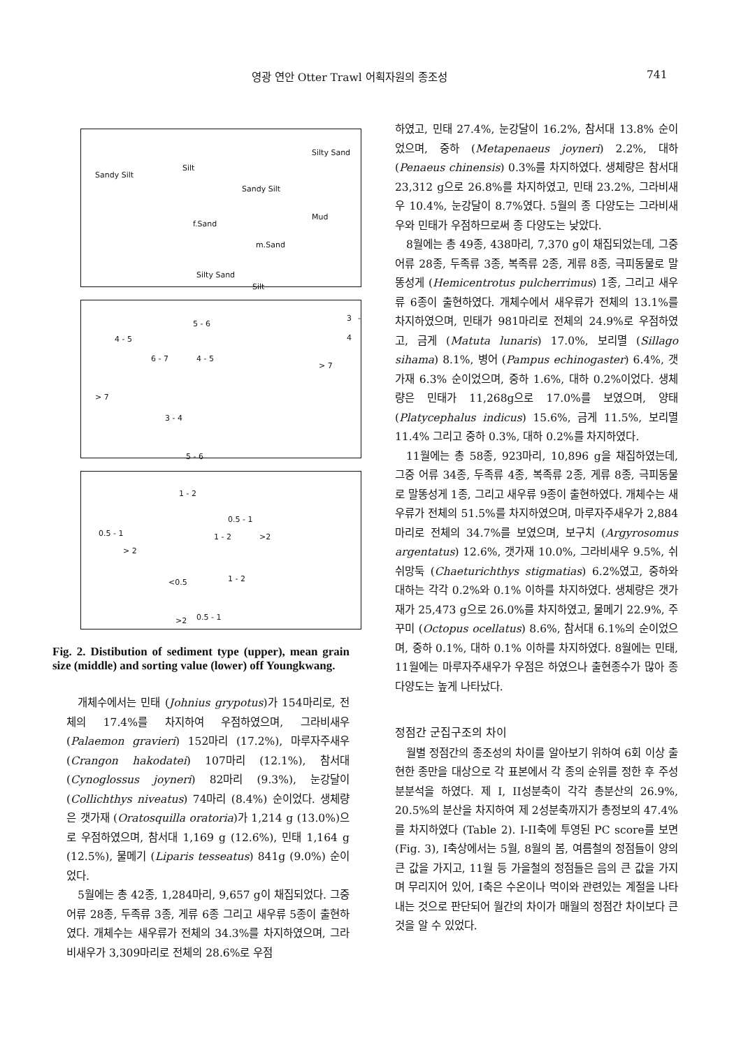영광 연안 Otter Trawl 어획자원의 종조성 741
Sandy Silt
Silt
Silty Sand
Sandy Silt
f.Sand
Mud
m.Sand
Silty Sand
Silt
5 - 6
3 - 4
4 - 5
6 - 7 4 - 5
> 7
> 7
3 - 4
5 - 6
1 - 2
0.5 - 1
0.5 - 1 1 - 2 >2
> 2
<0.5 1 - 2
>2 0.5 - 1
Fig. 2. Distibution of sediment type (upper), mean grain size (middle) and sorting value (lower) off Youngkwang.
개체수에서는 민태 (Johnius grypotus)가 154마리로, 전체의 17.4%를 차지하여 우점하였으며, 그라비새우 (Palaemon gravieri) 152마리 (17.2%), 마루자주새우 (Crangon hakodatei) 107마리 (12.1%), 참서대 (Cynoglossus joyneri) 82마리 (9.3%), 눈강달이 (Collichthys niveatus) 74마리 (8.4%) 순이었다. 생체량은 갯가재 (Oratosquilla oratoria)가 1,214 g (13.0%)으로 우점하였으며, 참서대 1,169 g (12.6%), 민태 1,164 g (12.5%), 물메기 (Liparis tesseatus) 841g (9.0%) 순이었다.
5월에는 총 42종, 1,284마리, 9,657 g이 채집되었다. 그중 어류 28종, 두족류 3종, 게류 6종 그리고 새우류 5종이 출현하였다. 개체수는 새우류가 전체의 34.3%를 차지하였으며, 그라비새우가 3,309마리로 전체의 28.6%로 우점
하였고, 민태 27.4%, 눈강달이 16.2%, 참서대 13.8% 순이었으며, 중하 (Metapenaeus joyneri) 2.2%, 대하 (Penaeus chinensis) 0.3%를 차지하였다. 생체량은 참서대 23,312 g으로 26.8%를 차지하였고, 민태 23.2%, 그라비새우 10.4%, 눈강달이 8.7%였다. 5월의 종 다양도는 그라비새우와 민태가 우점하므로써 종 다양도는 낮았다.
8월에는 총 49종, 438마리, 7,370 g이 채집되었는데, 그중 어류 28종, 두족류 3종, 복족류 2종, 게류 8종, 극피동물로 말똥성게 (Hemicentrotus pulcherrimus) 1종, 그리고 새우류 6종이 출현하였다. 개체수에서 새우류가 전체의 13.1%를 차지하였으며, 민태가 981마리로 전체의 24.9%로 우점하였고, 금게 (Matuta lunaris) 17.0%, 보리멸 (Sillago sihama) 8.1%, 병어 (Pampus echinogaster) 6.4%, 갯가재 6.3% 순이었으며, 중하 1.6%, 대하 0.2%이었다. 생체량은 민태가 11,268g으로 17.0%를 보였으며, 양태 (Platycephalus indicus) 15.6%, 금게 11.5%, 보리멸 11.4% 그리고 중하 0.3%, 대하 0.2%를 차지하였다.
11월에는 총 58종, 923마리, 10,896 g을 채집하였는데, 그중 어류 34종, 두족류 4종, 복족류 2종, 게류 8종, 극피동물로 말똥성게 1종, 그리고 새우류 9종이 출현하였다. 개체수는 새우류가 전체의 51.5%를 차지하였으며, 마루자주새우가 2,884마리로 전체의 34.7%를 보였으며, 보구치 (Argyrosomus argentatus) 12.6%, 갯가재 10.0%, 그라비새우 9.5%, 쉬쉬망둑 (Chaeturichthys stigmatias) 6.2%였고, 중하와 대하는 각각 0.2%와 0.1% 이하를 차지하였다. 생체량은 갯가재가 25,473 g으로 26.0%를 차지하였고, 물메기 22.9%, 주꾸미 (Octopus ocellatus) 8.6%, 참서대 6.1%의 순이었으며, 중하 0.1%, 대하 0.1% 이하를 차지하였다. 8월에는 민태, 11월에는 마루자주새우가 우점은 하였으나 출현종수가 많아 종 다양도는 높게 나타났다.
정점간 군집구조의 차이
월별 정점간의 종조성의 차이를 알아보기 위하여 6회 이상 출현한 종만을 대상으로 각 표본에서 각 종의 순위를 정한 후 주성분분석을 하였다. 제 I, II성분축이 각각 총분산의 26.9%, 20.5%의 분산을 차지하여 제 2성분축까지가 총정보의 47.4%를 차지하였다 (Table 2). I-II축에 투영된 PC score를 보면 (Fig. 3), I축상에서는 5월, 8월의 봄, 여름철의 정점들이 양의 큰 값을 가지고, 11월 등 가을철의 정점들은 음의 큰 값을 가지며 무리지어 있어, I축은 수온이나 먹이와 관련있는 계절을 나타내는 것으로 판단되어 월간의 차이가 매월의 정점간 차이보다 큰 것을 알 수 있었다.